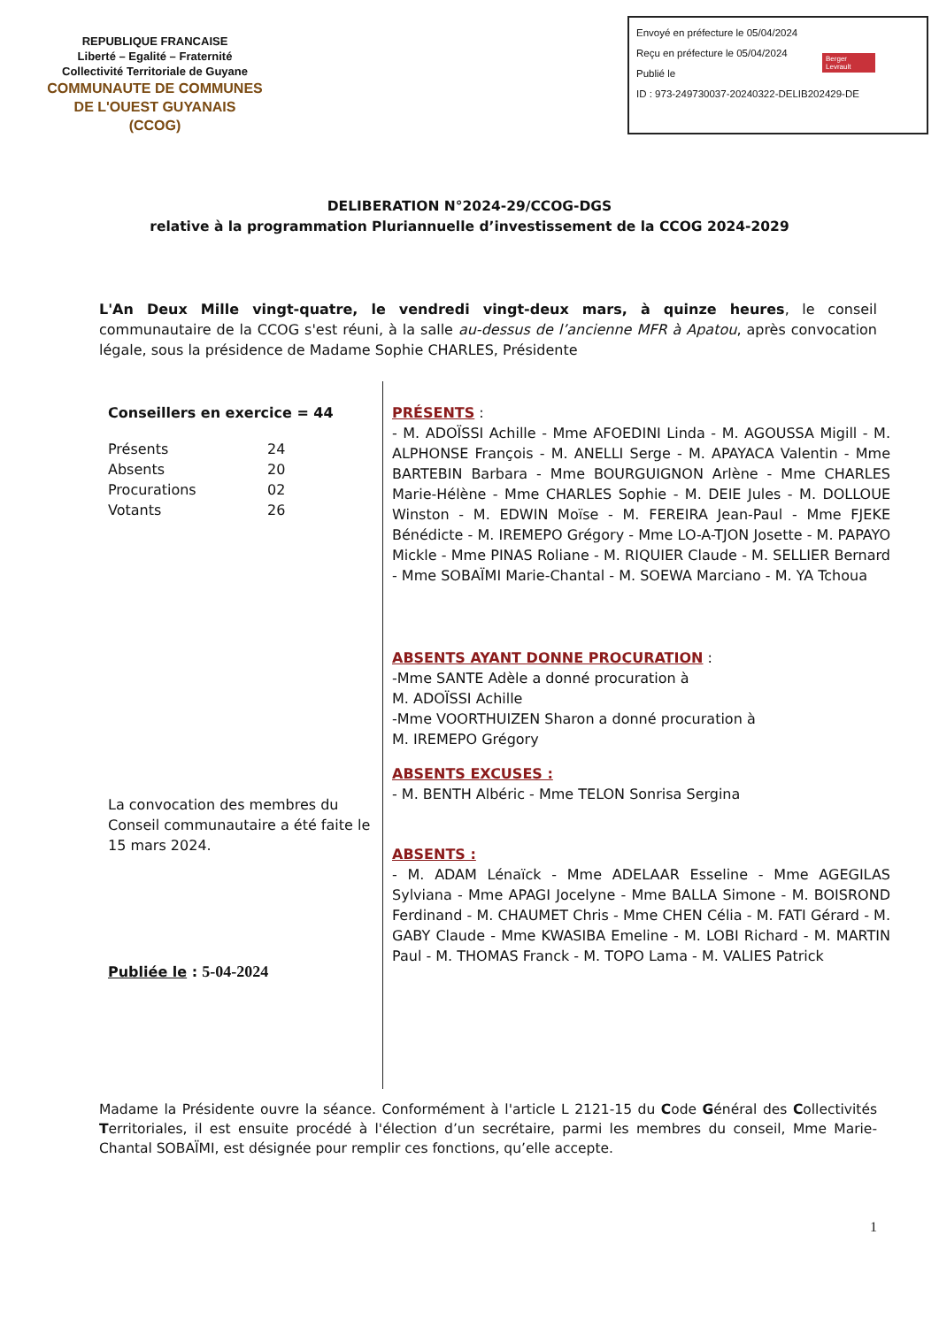REPUBLIQUE FRANCAISE
Liberté – Egalité – Fraternité
Collectivité Territoriale de Guyane
COMMUNAUTE DE COMMUNES
DE L'OUEST GUYANAIS
(CCOG)
Envoyé en préfecture le 05/04/2024
Reçu en préfecture le 05/04/2024
Publié le
ID : 973-249730037-20240322-DELIB202429-DE
Berger Levrault
DELIBERATION N°2024-29/CCOG-DGS
relative à la programmation Pluriannuelle d’investissement de la CCOG 2024-2029
L'An Deux Mille vingt-quatre, le vendredi vingt-deux mars, à quinze heures, le conseil communautaire de la CCOG s'est réuni, à la salle au-dessus de l’ancienne MFR à Apatou, après convocation légale, sous la présidence de Madame Sophie CHARLES, Présidente
Conseillers en exercice = 44
| Présents | 24 |
| Absents | 20 |
| Procurations | 02 |
| Votants | 26 |
La convocation des membres du Conseil communautaire a été faite le 15 mars 2024.
Publiée le : 5-04-2024
PRÉSENTS :
- M. ADOÏSSI Achille - Mme AFOEDINI Linda - M. AGOUSSA Migill - M. ALPHONSE François - M. ANELLI Serge - M. APAYACA Valentin - Mme BARTEBIN Barbara - Mme BOURGUIGNON Arlène - Mme CHARLES Marie-Hélène - Mme CHARLES Sophie - M. DEIE Jules - M. DOLLOUE Winston - M. EDWIN Moïse - M. FEREIRA Jean-Paul - Mme FJEKE Bénédicte - M. IREMEPO Grégory - Mme LO-A-TJON Josette - M. PAPAYO Mickle - Mme PINAS Roliane - M. RIQUIER Claude - M. SELLIER Bernard - Mme SOBAÏMI Marie-Chantal - M. SOEWA Marciano - M. YA Tchoua
ABSENTS AYANT DONNE PROCURATION :
-Mme SANTE Adèle a donné procuration à
M. ADOÏSSI Achille
-Mme VOORTHUIZEN Sharon a donné procuration à
M. IREMEPO Grégory
ABSENTS EXCUSES :
- M. BENTH Albéric - Mme TELON Sonrisa Sergina
ABSENTS :
- M. ADAM Lénaïck - Mme ADELAAR Esseline - Mme AGEGILAS Sylviana - Mme APAGI Jocelyne - Mme BALLA Simone - M. BOISROND Ferdinand - M. CHAUMET Chris - Mme CHEN Célia - M. FATI Gérard - M. GABY Claude - Mme KWASIBA Emeline - M. LOBI Richard - M. MARTIN Paul - M. THOMAS Franck - M. TOPO Lama - M. VALIES Patrick
Madame la Présidente ouvre la séance. Conformément à l'article L 2121-15 du Code Général des Collectivités Territoriales, il est ensuite procédé à l'élection d’un secrétaire, parmi les membres du conseil, Mme Marie-Chantal SOBAÏMI, est désignée pour remplir ces fonctions, qu’elle accepte.
1